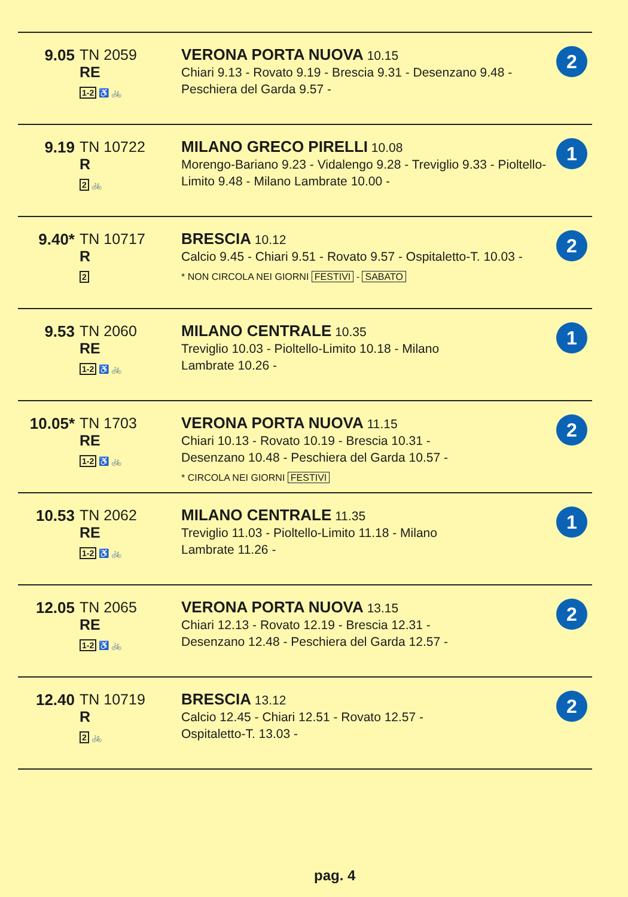| 9.05 | TN 2059 RE 1-2 ♿ 🚲 | VERONA PORTA NUOVA 10.15 Chiari 9.13 - Rovato 9.19 - Brescia 9.31 - Desenzano 9.48 - Peschiera del Garda 9.57 - | 2 |
| 9.19 | TN 10722 R 2 🚲 | MILANO GRECO PIRELLI 10.08 Morengo-Bariano 9.23 - Vidalengo 9.28 - Treviglio 9.33 - Pioltello-Limito 9.48 - Milano Lambrate 10.00 - | 1 |
| 9.40* | TN 10717 R 2 | BRESCIA 10.12 Calcio 9.45 - Chiari 9.51 - Rovato 9.57 - Ospitaletto-T. 10.03 - * NON CIRCOLA NEI GIORNI FESTIVI - SABATO | 2 |
| 9.53 | TN 2060 RE 1-2 ♿ 🚲 | MILANO CENTRALE 10.35 Treviglio 10.03 - Pioltello-Limito 10.18 - Milano Lambrate 10.26 - | 1 |
| 10.05* | TN 1703 RE 1-2 ♿ 🚲 | VERONA PORTA NUOVA 11.15 Chiari 10.13 - Rovato 10.19 - Brescia 10.31 - Desenzano 10.48 - Peschiera del Garda 10.57 - * CIRCOLA NEI GIORNI FESTIVI | 2 |
| 10.53 | TN 2062 RE 1-2 ♿ 🚲 | MILANO CENTRALE 11.35 Treviglio 11.03 - Pioltello-Limito 11.18 - Milano Lambrate 11.26 - | 1 |
| 12.05 | TN 2065 RE 1-2 ♿ 🚲 | VERONA PORTA NUOVA 13.15 Chiari 12.13 - Rovato 12.19 - Brescia 12.31 - Desenzano 12.48 - Peschiera del Garda 12.57 - | 2 |
| 12.40 | TN 10719 R 2 🚲 | BRESCIA 13.12 Calcio 12.45 - Chiari 12.51 - Rovato 12.57 - Ospitaletto-T. 13.03 - | 2 |
pag. 4